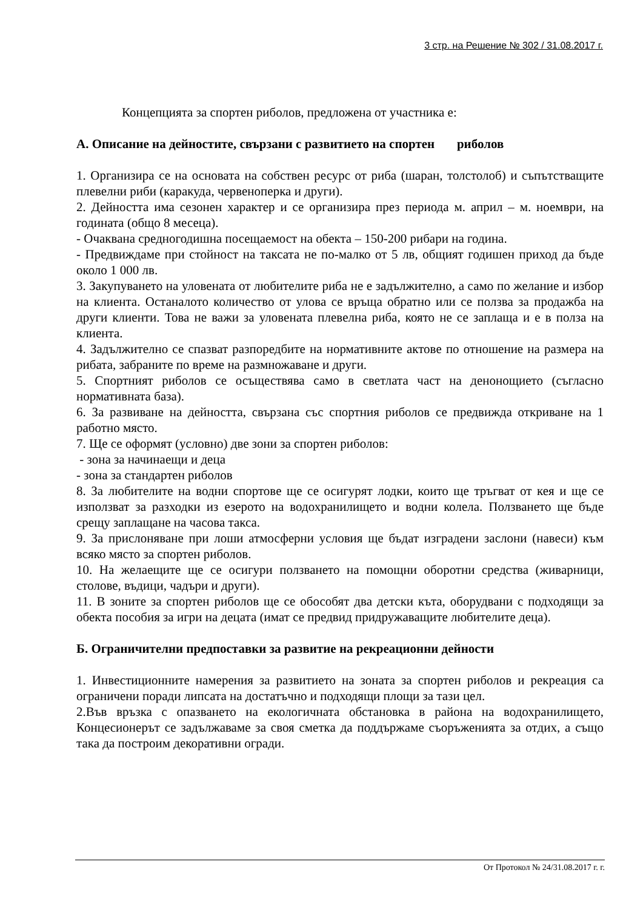3 стр. на Решение № 302 / 31.08.2017 г.
Концепцията за спортен риболов, предложена от участника е:
А. Описание на дейностите, свързани с развитието на спортен риболов
1. Организира се на основата на собствен ресурс от риба (шаран, толстолоб) и съпътстващите плевелни риби (каракуда, червеноперка и други).
2. Дейността има сезонен характер и се организира през периода м. април – м. ноември, на годината (общо 8 месеца).
- Очаквана средногодишна посещаемост на обекта – 150-200 рибари на година.
- Предвиждаме при стойност на таксата не по-малко от 5 лв, общият годишен приход да бъде около 1 000 лв.
3. Закупуването на уловената от любителите риба не е задължително, а само по желание и избор на клиента. Останалото количество от улова се връща обратно или се ползва за продажба на други клиенти. Това не важи за уловената плевелна риба, която не се заплаща и е в полза на клиента.
4. Задължително се спазват разпоредбите на нормативните актове по отношение на размера на рибата, забраните по време на размножаване и други.
5. Спортният риболов се осъществява само в светлата част на денонощието (съгласно нормативната база).
6. За развиване на дейността, свързана със спортния риболов се предвижда откриване на 1 работно място.
7. Ще се оформят (условно) две зони за спортен риболов:
- зона за начинаещи и деца
- зона за стандартен риболов
8. За любителите на водни спортове ще се осигурят лодки, които ще тръгват от кея и ще се използват за разходки из езерото на водохранилището и водни колела. Ползването ще бъде срещу заплащане на часова такса.
9. За прислоняване при лоши атмосферни условия ще бъдат изградени заслони (навеси) към всяко място за спортен риболов.
10. На желаещите ще се осигури ползването на помощни оборотни средства (живарници, столове, въдици, чадъри и други).
11. В зоните за спортен риболов ще се обособят два детски кътa, оборудвани с подходящи за обекта пособия за игри на децата (имат се предвид придружаващите любителите деца).
Б. Ограничителни предпоставки за развитие на рекреационни дейности
1. Инвестиционните намерения за развитието на зоната за спортен риболов и рекреация са ограничени поради липсата на достатъчно и подходящи площи за тази цел.
2.Във връзка с опазването на екологичната обстановка в района на водохранилището, Концесионерът се задължаваме за своя сметка да поддържаме съоръженията за отдих, а също така да построим декоративни огради.
От Протокол № 24/31.08.2017 г. г.